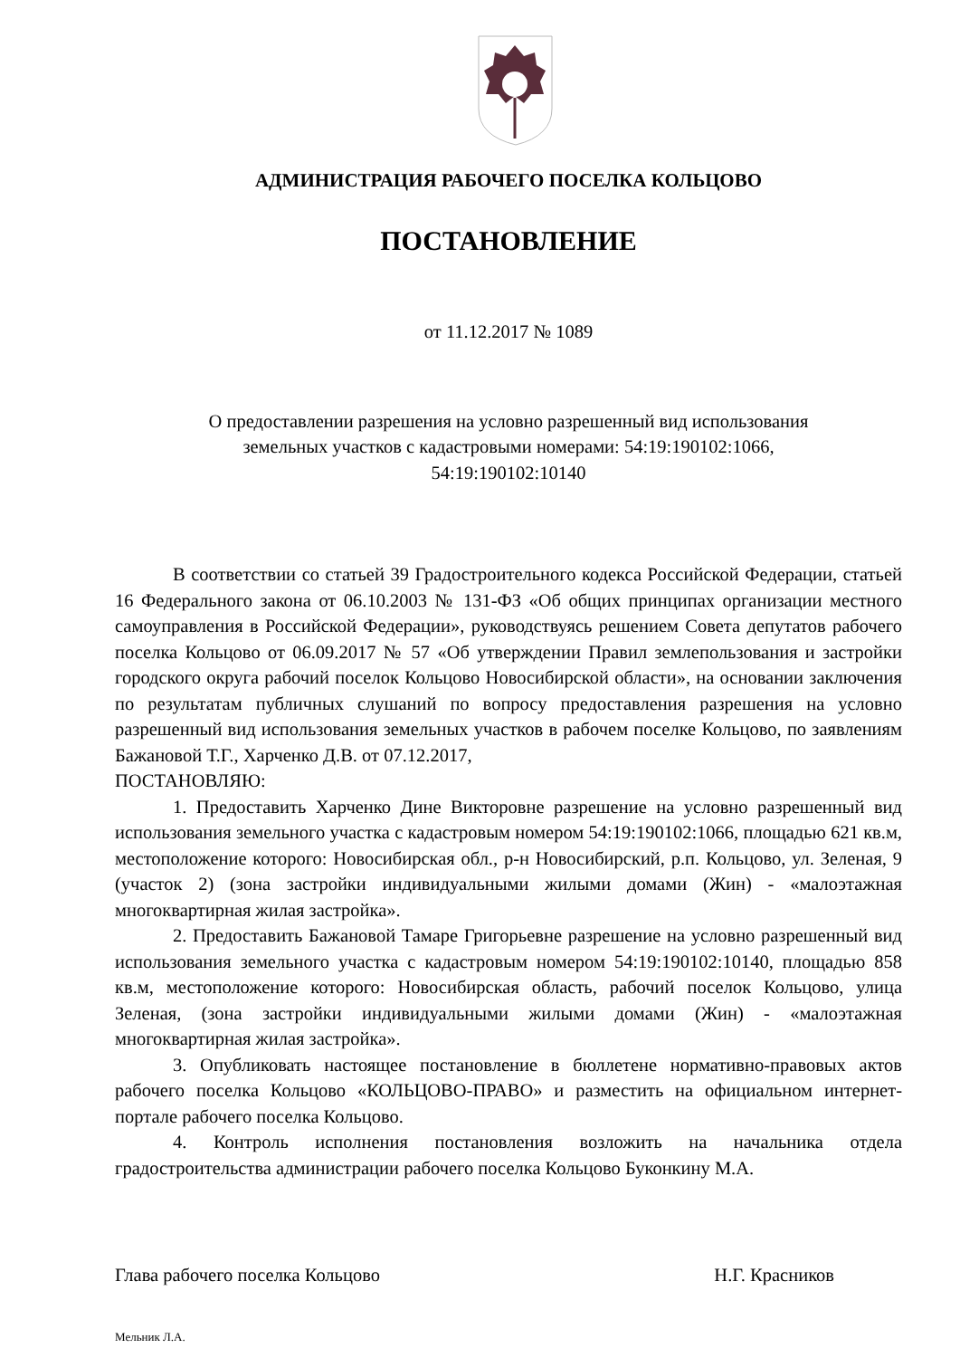АДМИНИСТРАЦИЯ РАБОЧЕГО ПОСЕЛКА КОЛЬЦОВО
ПОСТАНОВЛЕНИЕ
от 11.12.2017 № 1089
О предоставлении разрешения на условно разрешенный вид использования
земельных участков с кадастровыми номерами: 54:19:190102:1066,
54:19:190102:10140
В соответствии со статьей 39 Градостроительного кодекса Российской Федерации, статьей 16 Федерального закона от 06.10.2003 № 131-ФЗ «Об общих принципах организации местного самоуправления в Российской Федерации», руководствуясь решением Совета депутатов рабочего поселка Кольцово от 06.09.2017 № 57 «Об утверждении Правил землепользования и застройки городского округа рабочий поселок Кольцово Новосибирской области», на основании заключения по результатам публичных слушаний по вопросу предоставления разрешения на условно разрешенный вид использования земельных участков в рабочем поселке Кольцово, по заявлениям Бажановой Т.Г., Харченко Д.В. от 07.12.2017,
ПОСТАНОВЛЯЮ:
1. Предоставить Харченко Дине Викторовне разрешение на условно разрешенный вид использования земельного участка с кадастровым номером 54:19:190102:1066, площадью 621 кв.м, местоположение которого: Новосибирская обл., р-н Новосибирский, р.п. Кольцово, ул. Зеленая, 9 (участок 2) (зона застройки индивидуальными жилыми домами (Жин) - «малоэтажная многоквартирная жилая застройка».
2. Предоставить Бажановой Тамаре Григорьевне разрешение на условно разрешенный вид использования земельного участка с кадастровым номером 54:19:190102:10140, площадью 858 кв.м, местоположение которого: Новосибирская область, рабочий поселок Кольцово, улица Зеленая, (зона застройки индивидуальными жилыми домами (Жин) - «малоэтажная многоквартирная жилая застройка».
3. Опубликовать настоящее постановление в бюллетене нормативно-правовых актов рабочего поселка Кольцово «КОЛЬЦОВО-ПРАВО» и разместить на официальном интернет-портале рабочего поселка Кольцово.
4. Контроль исполнения постановления возложить на начальника отдела градостроительства администрации рабочего поселка Кольцово Буконкину М.А.
Глава рабочего поселка Кольцово Н.Г. Красников
Мельник Л.А.